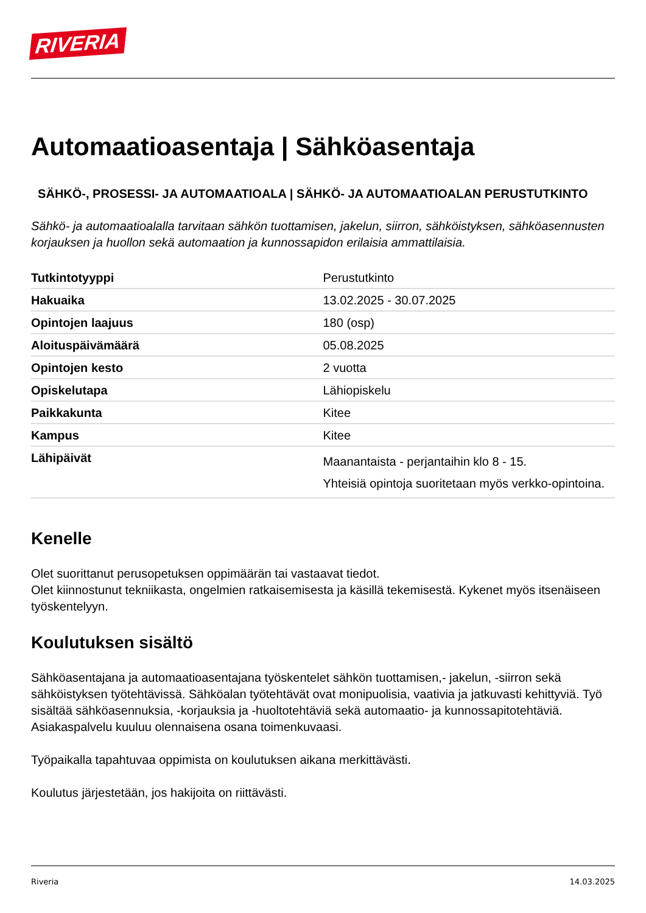RIVERIA
Automaatioasentaja | Sähköasentaja
SÄHKÖ-, PROSESSI- JA AUTOMAATIOALA | SÄHKÖ- JA AUTOMAATIOALAN PERUSTUTKINTO
Sähkö- ja automaatioalalla tarvitaan sähkön tuottamisen, jakelun, siirron, sähköistyksen, sähköasennusten korjauksen ja huollon sekä automaation ja kunnossapidon erilaisia ammattilaisia.
| Tutkintotyyppi | Perustutkinto |
| Hakuaika | 13.02.2025 - 30.07.2025 |
| Opintojen laajuus | 180 (osp) |
| Aloituspäivämäärä | 05.08.2025 |
| Opintojen kesto | 2 vuotta |
| Opiskelutapa | Lähiopiskelu |
| Paikkakunta | Kitee |
| Kampus | Kitee |
| Lähipäivät | Maanantaista - perjantaihin klo 8 - 15. Yhteisiä opintoja suoritetaan myös verkko-opintoina. |
Kenelle
Olet suorittanut perusopetuksen oppimäärän tai vastaavat tiedot.
Olet kiinnostunut tekniikasta, ongelmien ratkaisemisesta ja käsillä tekemisestä. Kykenet myös itsenäiseen työskentelyyn.
Koulutuksen sisältö
Sähköasentajana ja automaatioasentajana työskentelet sähkön tuottamisen,- jakelun, -siirron sekä sähköistyksen työtehtävissä. Sähköalan työtehtävät ovat monipuolisia, vaativia ja jatkuvasti kehittyviä. Työ sisältää sähköasennuksia, -korjauksia ja -huoltotehtäviä sekä automaatio- ja kunnossapitotehtäviä.
Asiakaspalvelu kuuluu olennaisena osana toimenkuvaasi.
Työpaikalla tapahtuvaa oppimista on koulutuksen aikana merkittävästi.
Koulutus järjestetään, jos hakijoita on riittävästi.
Riveria 14.03.2025